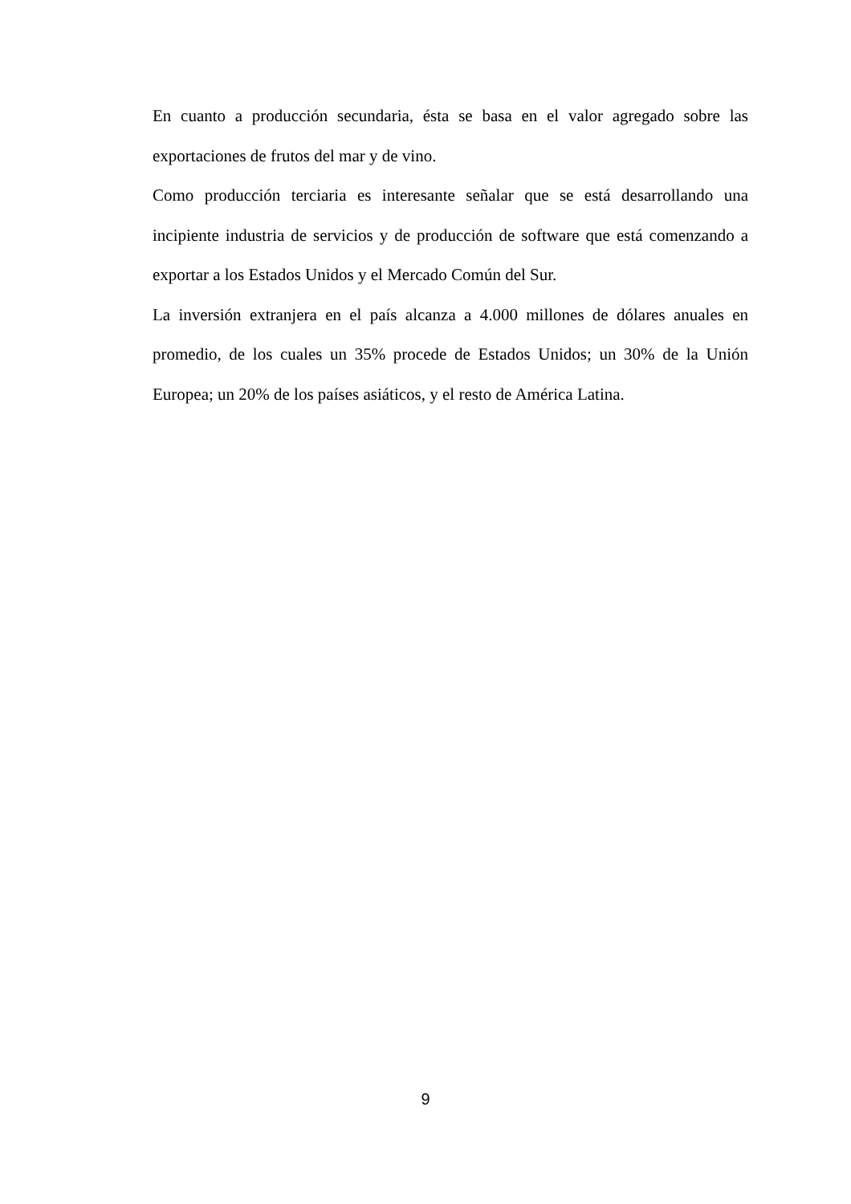En cuanto a producción secundaria, ésta se basa en el valor agregado sobre las exportaciones de frutos del mar y de vino.
Como producción terciaria es interesante señalar que se está desarrollando una incipiente industria de servicios y de producción de software que está comenzando a exportar a los Estados Unidos y el Mercado Común del Sur.
La inversión extranjera en el país alcanza a 4.000 millones de dólares anuales en promedio, de los cuales un 35% procede de Estados Unidos; un 30% de la Unión Europea; un 20% de los países asiáticos, y el resto de América Latina.
9